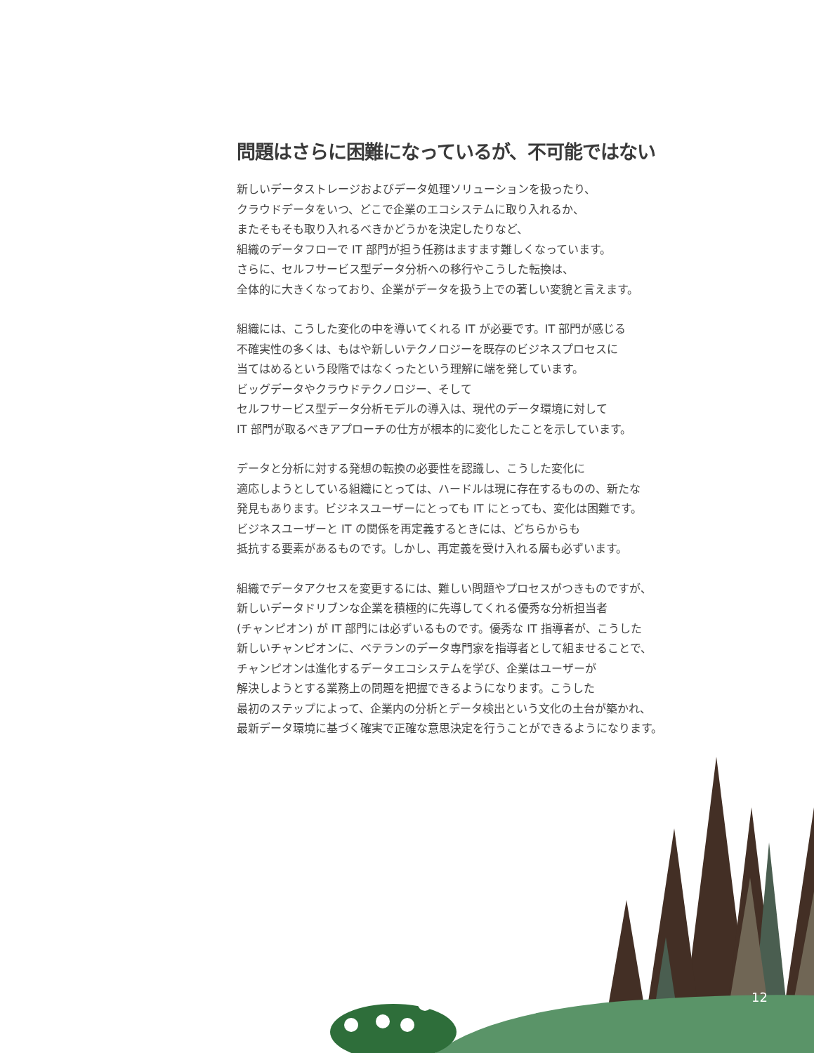問題はさらに困難になっているが、不可能ではない
新しいデータストレージおよびデータ処理ソリューションを扱ったり、
クラウドデータをいつ、どこで企業のエコシステムに取り入れるか、
またそもそも取り入れるべきかどうかを決定したりなど、
組織のデータフローで IT 部門が担う任務はますます難しくなっています。
さらに、セルフサービス型データ分析への移行やこうした転換は、
全体的に大きくなっており、企業がデータを扱う上での著しい変貌と言えます。
組織には、こうした変化の中を導いてくれる IT が必要です。IT 部門が感じる
不確実性の多くは、もはや新しいテクノロジーを既存のビジネスプロセスに
当てはめるという段階ではなくったという理解に端を発しています。
ビッグデータやクラウドテクノロジー、そして
セルフサービス型データ分析モデルの導入は、現代のデータ環境に対して
IT 部門が取るべきアプローチの仕方が根本的に変化したことを示しています。
データと分析に対する発想の転換の必要性を認識し、こうした変化に
適応しようとしている組織にとっては、ハードルは現に存在するものの、新たな
発見もあります。ビジネスユーザーにとっても IT にとっても、変化は困難です。
ビジネスユーザーと IT の関係を再定義するときには、どちらからも
抵抗する要素があるものです。しかし、再定義を受け入れる層も必ずいます。
組織でデータアクセスを変更するには、難しい問題やプロセスがつきものですが、
新しいデータドリブンな企業を積極的に先導してくれる優秀な分析担当者
(チャンピオン) が IT 部門には必ずいるものです。優秀な IT 指導者が、こうした
新しいチャンピオンに、ベテランのデータ専門家を指導者として組ませることで、
チャンピオンは進化するデータエコシステムを学び、企業はユーザーが
解決しようとする業務上の問題を把握できるようになります。こうした
最初のステップによって、企業内の分析とデータ検出という文化の土台が築かれ、
最新データ環境に基づく確実で正確な意思決定を行うことができるようになります。
12